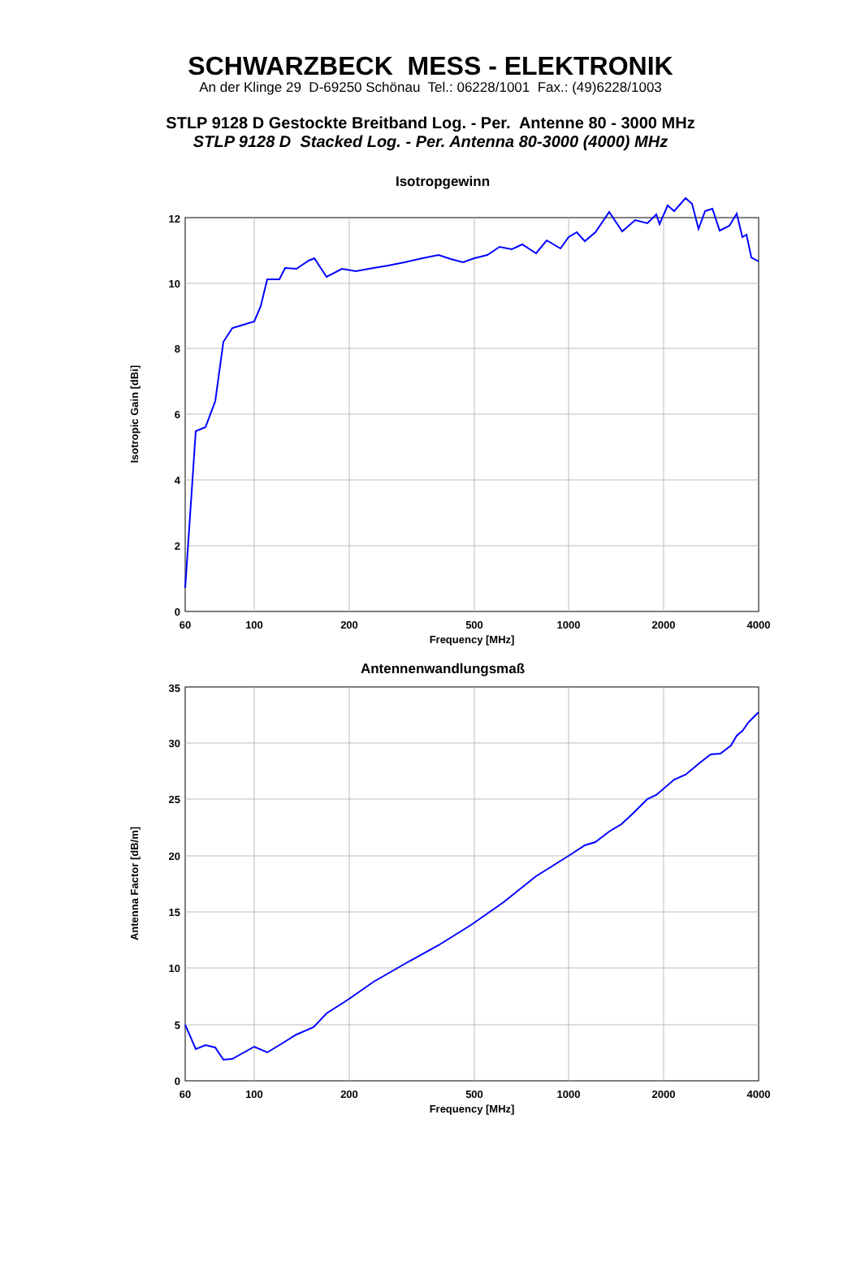SCHWARZBECK MESS - ELEKTRONIK
An der Klinge 29 D-69250 Schönau Tel.: 06228/1001 Fax.: (49)6228/1003
STLP 9128 D Gestockte Breitband Log. - Per. Antenne 80 - 3000 MHz
STLP 9128 D Stacked Log. - Per. Antenna 80-3000 (4000) MHz
Isotropgewinn
12
10
8
6
4
2
0
60
100
200
500
1000
2000
4000
Frequency [MHz]
Isotropic Gain [dBi]
Antennenwandlungsmaß
35
30
25
20
15
10
5
0
60
100
200
500
1000
2000
4000
Frequency [MHz]
Antenna Factor [dB/m]